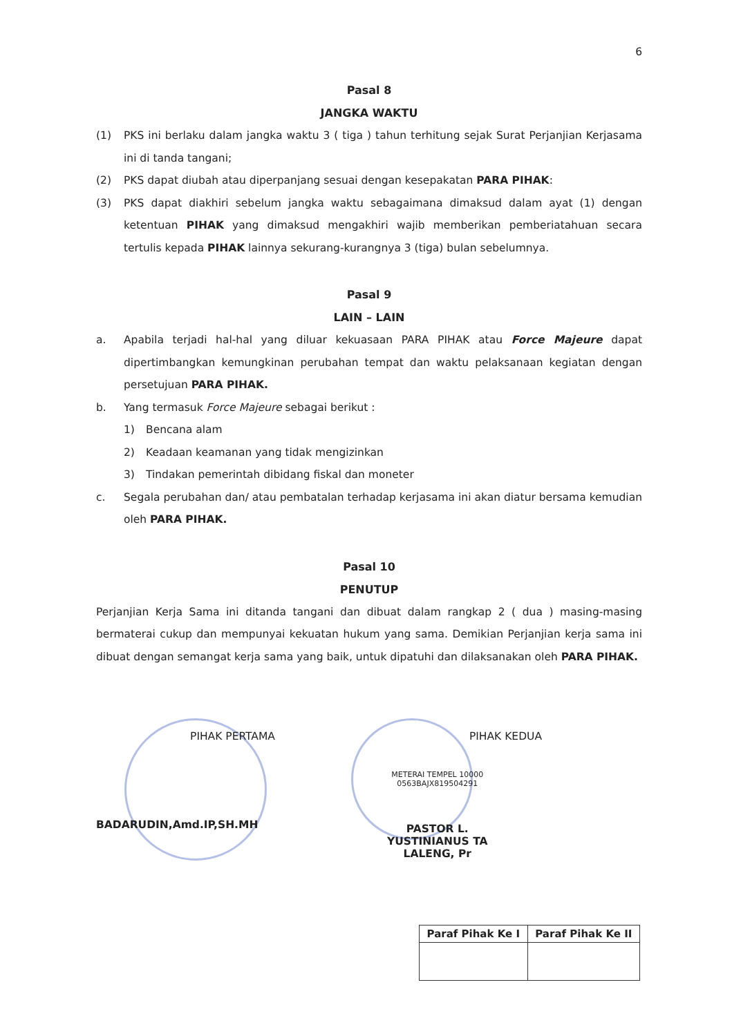6
Pasal 8
JANGKA WAKTU
(1) PKS ini berlaku dalam jangka waktu 3 ( tiga ) tahun terhitung sejak Surat Perjanjian Kerjasama ini di tanda tangani;
(2) PKS dapat diubah atau diperpanjang sesuai dengan kesepakatan PARA PIHAK:
(3) PKS dapat diakhiri sebelum jangka waktu sebagaimana dimaksud dalam ayat (1) dengan ketentuan PIHAK yang dimaksud mengakhiri wajib memberikan pemberiatahuan secara tertulis kepada PIHAK lainnya sekurang-kurangnya 3 (tiga) bulan sebelumnya.
Pasal 9
LAIN – LAIN
a. Apabila terjadi hal-hal yang diluar kekuasaan PARA PIHAK atau Force Majeure dapat dipertimbangkan kemungkinan perubahan tempat dan waktu pelaksanaan kegiatan dengan persetujuan PARA PIHAK.
b. Yang termasuk Force Majeure sebagai berikut :
1) Bencana alam
2) Keadaan keamanan yang tidak mengizinkan
3) Tindakan pemerintah dibidang fiskal dan moneter
c. Segala perubahan dan/ atau pembatalan terhadap kerjasama ini akan diatur bersama kemudian oleh PARA PIHAK.
Pasal 10
PENUTUP
Perjanjian Kerja Sama ini ditanda tangani dan dibuat dalam rangkap 2 ( dua ) masing-masing bermaterai cukup dan mempunyai kekuatan hukum yang sama. Demikian Perjanjian kerja sama ini dibuat dengan semangat kerja sama yang baik, untuk dipatuhi dan dilaksanakan oleh PARA PIHAK.
PIHAK PERTAMA
BADARUDIN,Amd.IP,SH.MH
PIHAK KEDUA
METERAI TEMPEL 10000 0563BAJX819504291
PASTOR L. YUSTINIANUS TA LALENG, Pr
| Paraf Pihak Ke I | Paraf Pihak Ke II |
| --- | --- |